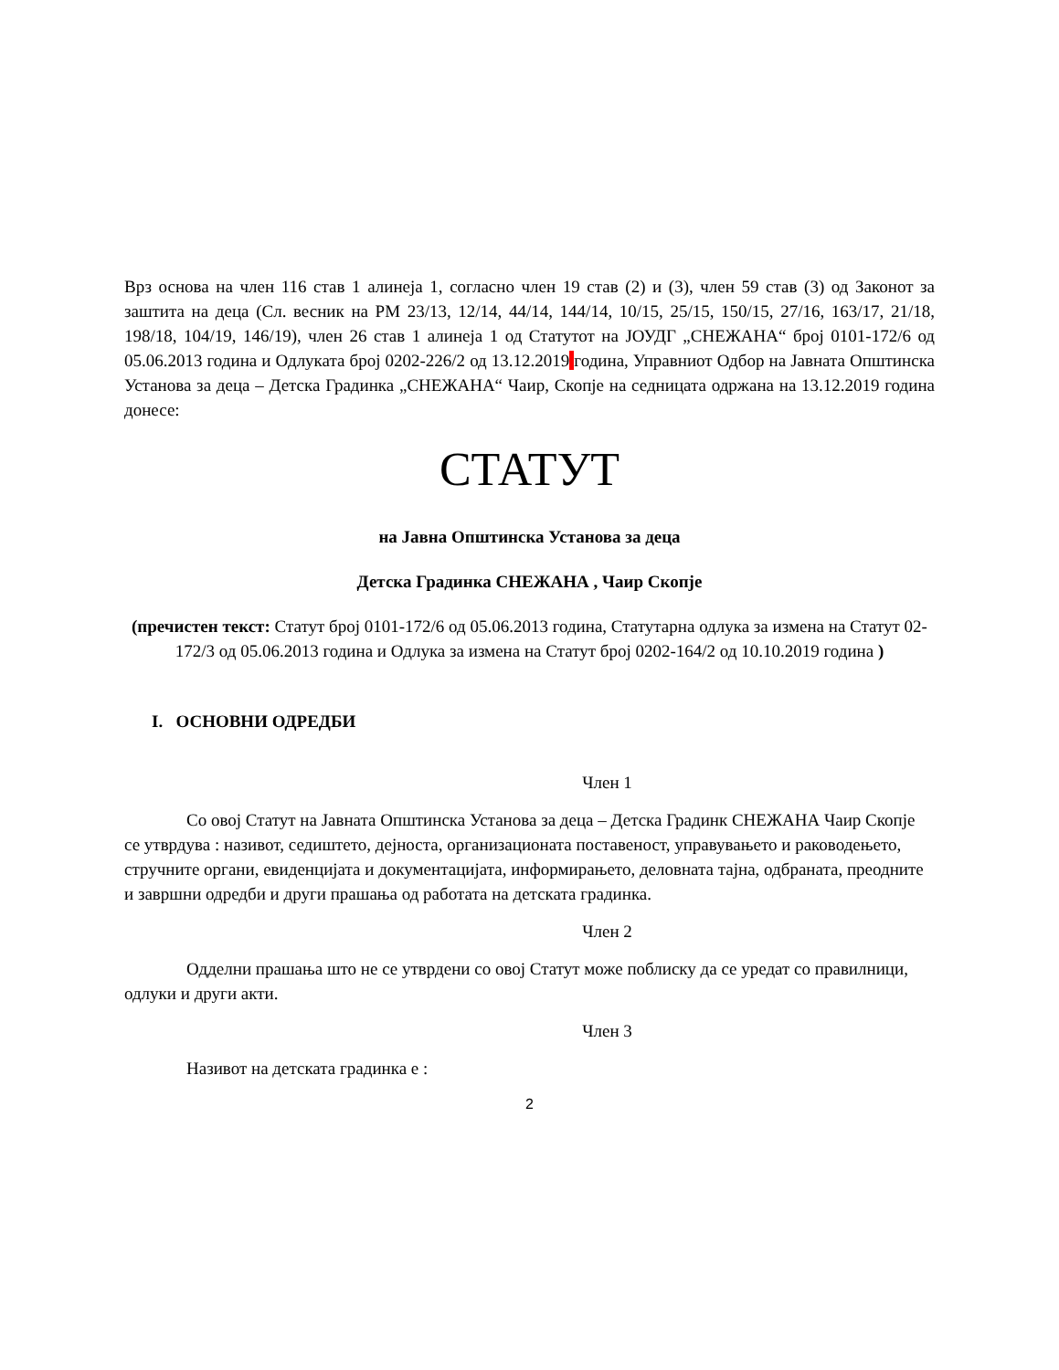Врз основа на член 116 став 1 алинеја 1, согласно член 19 став (2) и (3), член 59 став (3) од Законот за заштита на деца (Сл. весник на РМ 23/13, 12/14, 44/14, 144/14, 10/15, 25/15, 150/15, 27/16, 163/17, 21/18, 198/18, 104/19, 146/19), член 26 став 1 алинеја 1 од Статутот на ЈОУДГ „СНЕЖАНА“ број 0101-172/6 од 05.06.2013 година и Одлуката број 0202-226/2 од 13.12.2019 година, Управниот Одбор на Јавната Општинска Установа за деца – Детска Градинка „СНЕЖАНА“ Чаир, Скопје на седницата одржана на 13.12.2019 година донесе:
СТАТУТ
на Јавна Општинска Установа за деца
Детска Градинка СНЕЖАНА , Чаир Скопје
(пречистен текст: Статут број 0101-172/6 од 05.06.2013 година, Статутарна одлука за измена на Статут 02-172/3 од 05.06.2013 година и Одлука за измена на Статут број 0202-164/2 од 10.10.2019 година )
I. ОСНОВНИ ОДРЕДБИ
Член 1
Со овој Статут на Јавната Општинска Установа за деца – Детска Градинк СНЕЖАНА Чаир Скопје се утврдува : називот, седиштето, дејноста, организационата поставеност, управувањето и раководењето, стручните органи, евиденцијата и документацијата, информирањето, деловната тајна, одбраната, преодните и завршни одредби и други прашања од работата на детската градинка.
Член 2
Одделни прашања што не се утврдени со овој Статут може поблиску да се уредат со правилници, одлуки и други акти.
Член 3
Називот на детската градинка е :
2